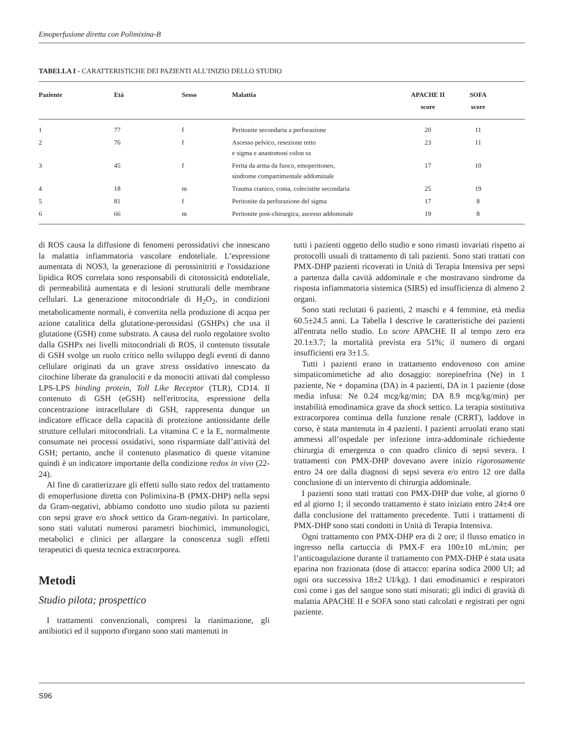Emoperfusione diretta con Polimixina-B
TABELLA I - CARATTERISTICHE DEI PAZIENTI ALL’INIZIO DELLO STUDIO
| Paziente | Età | Sesso | Malattia | APACHE II score | SOFA score | |
| --- | --- | --- | --- | --- | --- | --- |
| 1 | 77 | f | Peritonite secondaria a perforazione | 20 | 11 | |
| 2 | 76 | f | Ascesso pelvico, resezione retto e sigma e anastomosi colon sx | 23 | 11 | |
| 3 | 45 | f | Ferita da arma da fuoco, emoperitoneo, sindrome compartimentale addominale | 17 | 10 | |
| 4 | 18 | m | Trauma cranico, coma, colecistite secondaria | 25 | 19 | |
| 5 | 81 | f | Peritonite da perforazione del sigma | 17 | 8 | |
| 6 | 66 | m | Peritonite post-chirurgica, ascesso addominale | 19 | 8 | |
di ROS causa la diffusione di fenomeni perossidativi che innescano la malattia infiammatoria vascolare endoteliale. L’espressione aumentata di NOS3, la generazione di perossinitriti e l'ossidazione lipidica ROS correlata sono responsabili di citotossicità endoteliale, di permeabilità aumentata e di lesioni strutturali delle membrane cellulari. La generazione mitocondriale di H<sub>2</sub>O<sub>2</sub>, in condizioni metabolicamente normali, è convertita nella produzione di acqua per azione catalitica della glutatione-perossidasi (GSHPx) che usa il glutatione (GSH) come substrato. A causa del ruolo regolatore svolto dalla GSHPx nei livelli mitocondriali di ROS, il contenuto tissutale di GSH svolge un ruolo critico nello sviluppo degli eventi di danno cellulare originati da un grave stress ossidativo innescato da citochine liberate da granulociti e da monociti attivati dal complesso LPS-LPS binding protein, Toll Like Receptor (TLR), CD14. Il contenuto di GSH (eGSH) nell'eritrocita, espressione della concentrazione intracellulare di GSH, rappresenta dunque un indicatore efficace della capacità di protezione antiossidante delle strutture cellulari mitocondriali. La vitamina C e la E, normalmente consumate nei processi ossidativi, sono risparmiate dall’attività del GSH; pertanto, anche il contenuto plasmatico di queste vitamine quindi è un indicatore importante della condizione redox in vivo (22-24).
Al fine di caratterizzare gli effetti sullo stato redox del trattamento di emoperfusione diretta con Polimixina-B (PMX-DHP) nella sepsi da Gram-negativi, abbiamo condotto uno studio pilota su pazienti con sepsi grave e/o shock settico da Gram-negativi. In particolare, sono stati valutati numerosi parametri biochimici, immunologici, metabolici e clinici per allargare la conoscenza sugli effetti terapeutici di questa tecnica extracorporea.
Metodi
Studio pilota; prospettico
I trattamenti convenzionali, compresi la rianimazione, gli antibiotici ed il supporto d'organo sono stati mantenuti in
tutti i pazienti oggetto dello studio e sono rimasti invariati rispetto ai protocolli usuali di trattamento di tali pazienti. Sono stati trattati con PMX-DHP pazienti ricoverati in Unità di Terapia Intensiva per sepsi a partenza dalla cavità addominale e che mostravano sindrome da risposta infiammatoria sistemica (SIRS) ed insufficienza di almeno 2 organi.
Sono stati reclutati 6 pazienti, 2 maschi e 4 femmine, età media 60.5±24.5 anni. La Tabella I descrive le caratteristiche dei pazienti all'entrata nello studio. Lo score APACHE II al tempo zero era 20.1±3.7; la mortalità prevista era 51%; il numero di organi insufficienti era 3±1.5.
Tutti i pazienti erano in trattamento endovenoso con amine simpaticomimetiche ad alto dosaggio: norepinefrina (Ne) in 1 paziente, Ne + dopamina (DA) in 4 pazienti, DA in 1 paziente (dose media infusa: Ne 0.24 mcg/kg/min; DA 8.9 mcg/kg/min) per instabilità emodinamica grave da shock settico. La terapia sostitutiva extracorporea continua della funzione renale (CRRT), laddove in corso, è stata mantenuta in 4 pazienti. I pazienti arruolati erano stati ammessi all’ospedale per infezione intra-addominale richiedente chirurgia di emergenza o con quadro clinico di sepsi severa. I trattamenti con PMX-DHP dovevano avere inizio rigorosamente entro 24 ore dalla diagnosi di sepsi severa e/o entro 12 ore dalla conclusione di un intervento di chirurgia addominale.
I pazienti sono stati trattati con PMX-DHP due volte, al giorno 0 ed al giorno 1; il secondo trattamento è stato iniziato entro 24±4 ore dalla conclusione del trattamento precedente. Tutti i trattamenti di PMX-DHP sono stati condotti in Unità di Terapia Intensiva.
Ogni trattamento con PMX-DHP era di 2 ore; il flusso ematico in ingresso nella cartuccia di PMX-F era 100±10 mL/min; per l’anticoagulazione durante il trattamento con PMX-DHP è stata usata eparina non frazionata (dose di attacco: eparina sodica 2000 UI; ad ogni ora successiva 18±2 UI/kg). I dati emodinamici e respiratori così come i gas del sangue sono stati misurati; gli indici di gravità di malattia APACHE II e SOFA sono stati calcolati e registrati per ogni paziente.
S96